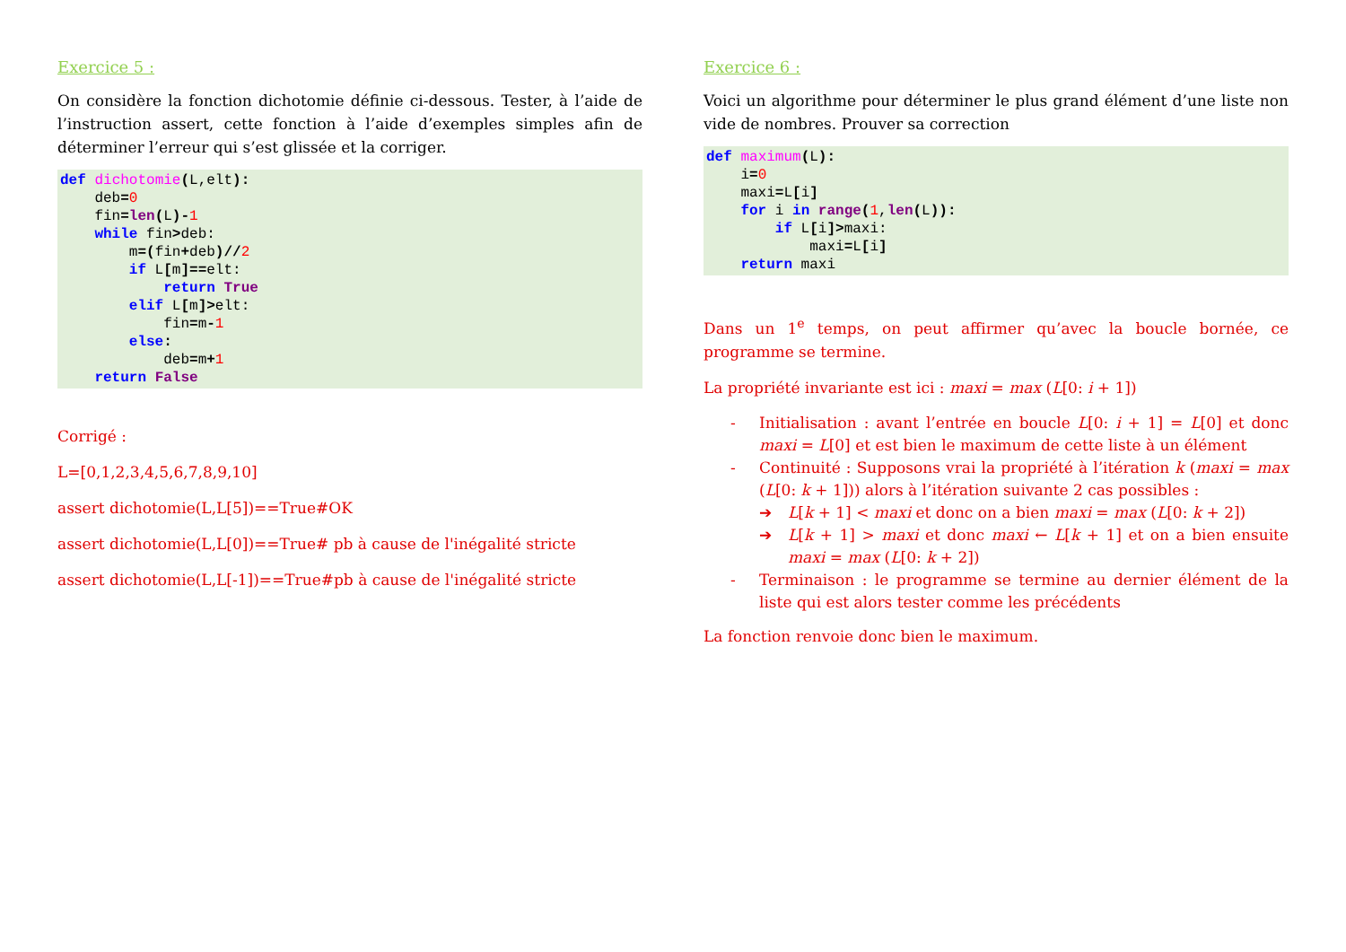Exercice 5 :
On considère la fonction dichotomie définie ci-dessous. Tester, à l’aide de l’instruction assert, cette fonction à l’aide d’exemples simples afin de déterminer l’erreur qui s’est glissée et la corriger.
def dichotomie(L,elt):
    deb=0
    fin=len(L)-1
    while fin>deb:
        m=(fin+deb)//2
        if L[m]==elt:
            return True
        elif L[m]>elt:
            fin=m-1
        else:
            deb=m+1
    return False
Corrigé :
L=[0,1,2,3,4,5,6,7,8,9,10]
assert dichotomie(L,L[5])==True#OK
assert dichotomie(L,L[0])==True# pb à cause de l'inégalité stricte
assert dichotomie(L,L[-1])==True#pb à cause de l'inégalité stricte
Exercice 6 :
Voici un algorithme pour déterminer le plus grand élément d’une liste non vide de nombres. Prouver sa correction
def maximum(L):
    i=0
    maxi=L[i]
    for i in range(1,len(L)):
        if L[i]>maxi:
            maxi=L[i]
    return maxi
Dans un 1<sup>e</sup> temps, on peut affirmer qu’avec la boucle bornée, ce programme se termine.
La propriété invariante est ici : maxi = max (L[0: i + 1])
- Initialisation : avant l’entrée en boucle L[0: i + 1] = L[0] et donc maxi = L[0] et est bien le maximum de cette liste à un élément
- Continuité : Supposons vrai la propriété à l’itération k (maxi = max (L[0: k + 1])) alors à l’itération suivante 2 cas possibles :
➔ L[k + 1] < maxi et donc on a bien maxi = max (L[0: k + 2])
➔ L[k + 1] > maxi et donc maxi ← L[k + 1] et on a bien ensuite maxi = max (L[0: k + 2])
- Terminaison : le programme se termine au dernier élément de la liste qui est alors tester comme les précédents
La fonction renvoie donc bien le maximum.